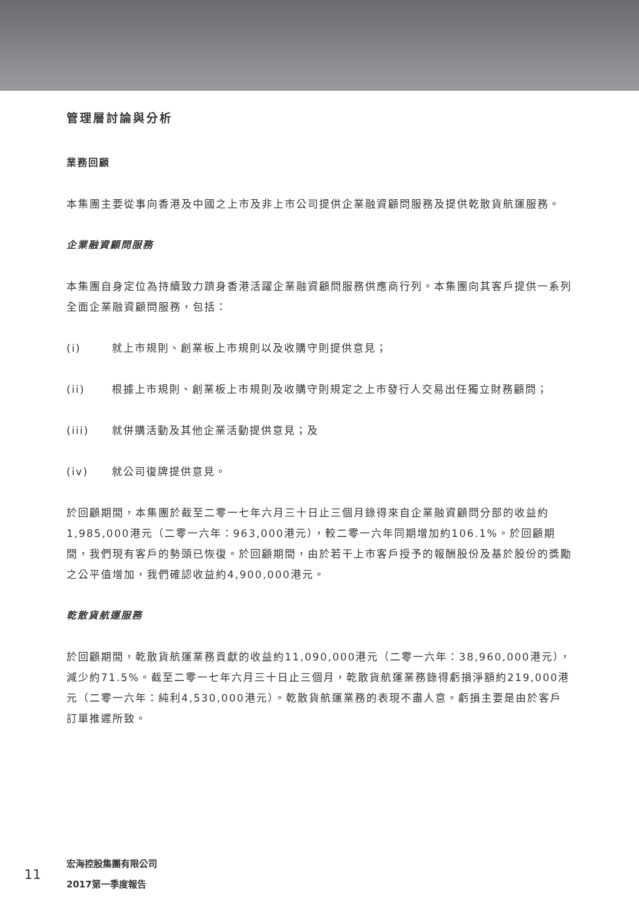管理層討論與分析
業務回顧
本集團主要從事向香港及中國之上市及非上市公司提供企業融資顧問服務及提供乾散貨航運服務。
企業融資顧問服務
本集團自身定位為持續致力躋身香港活躍企業融資顧問服務供應商行列。本集團向其客戶提供一系列全面企業融資顧問服務，包括：
(i) 就上市規則、創業板上市規則以及收購守則提供意見；
(ii) 根據上市規則、創業板上市規則及收購守則規定之上市發行人交易出任獨立財務顧問；
(iii) 就併購活動及其他企業活動提供意見；及
(iv) 就公司復牌提供意見。
於回顧期間，本集團於截至二零一七年六月三十日止三個月錄得來自企業融資顧問分部的收益約1,985,000港元（二零一六年：963,000港元），較二零一六年同期增加約106.1%。於回顧期間，我們現有客戶的勢頭已恢復。於回顧期間，由於若干上市客戶授予的報酬股份及基於股份的獎勵之公平值增加，我們確認收益約4,900,000港元。
乾散貨航運服務
於回顧期間，乾散貨航運業務貢獻的收益約11,090,000港元（二零一六年：38,960,000港元），減少約71.5%。截至二零一七年六月三十日止三個月，乾散貨航運業務錄得虧損淨額約219,000港元（二零一六年：純利4,530,000港元）。乾散貨航運業務的表現不盡人意。虧損主要是由於客戶訂單推遲所致。
11
宏海控股集團有限公司
2017第一季度報告